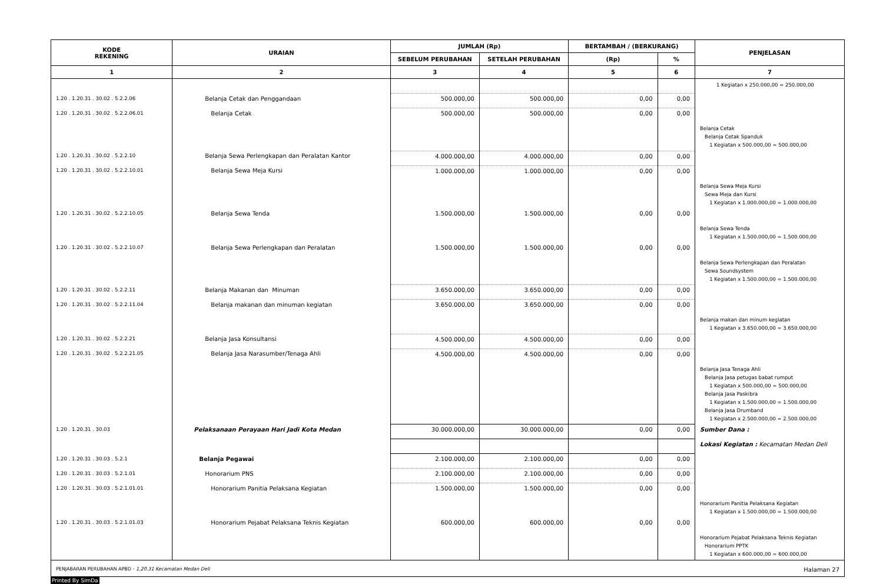| KODE REKENING | URAIAN | JUMLAH (Rp) | | BERTAMBAH / (BERKURANG) | | PENJELASAN |
| --- | --- | --- | --- | --- | --- | --- |
| | | SEBELUM PERUBAHAN | SETELAH PERUBAHAN | (Rp) | % | |
| 1 | 2 | 3 | 4 | 5 | 6 | 7 |
| | | | | | | 1 Kegiatan x 250.000,00 = 250.000,00 |
| 1.20 . 1.20.31 . 30.02 . 5.2.2.06 | Belanja Cetak dan Penggandaan | 500.000,00 | 500.000,00 | 0,00 | 0,00 | |
| 1.20 . 1.20.31 . 30.02 . 5.2.2.06.01 | Belanja Cetak | 500.000,00 | 500.000,00 | 0,00 | 0,00 | |
| | | | | | | Belanja Cetak Belanja Cetak Spanduk 1 Kegiatan x 500.000,00 = 500.000,00 |
| 1.20 . 1.20.31 . 30.02 . 5.2.2.10 | Belanja Sewa Perlengkapan dan Peralatan Kantor | 4.000.000,00 | 4.000.000,00 | 0,00 | 0,00 | |
| 1.20 . 1.20.31 . 30.02 . 5.2.2.10.01 | Belanja Sewa Meja Kursi | 1.000.000,00 | 1.000.000,00 | 0,00 | 0,00 | |
| | | | | | | Belanja Sewa Meja Kursi Sewa Meja dan Kursi 1 Kegiatan x 1.000.000,00 = 1.000.000,00 |
| 1.20 . 1.20.31 . 30.02 . 5.2.2.10.05 | Belanja Sewa Tenda | 1.500.000,00 | 1.500.000,00 | 0,00 | 0,00 | |
| | | | | | | Belanja Sewa Tenda 1 Kegiatan x 1.500.000,00 = 1.500.000,00 |
| 1.20 . 1.20.31 . 30.02 . 5.2.2.10.07 | Belanja Sewa Perlengkapan dan Peralatan | 1.500.000,00 | 1.500.000,00 | 0,00 | 0,00 | |
| | | | | | | Belanja Sewa Perlengkapan dan Peralatan Sewa Soundsystem 1 Kegiatan x 1.500.000,00 = 1.500.000,00 |
| 1.20 . 1.20.31 . 30.02 . 5.2.2.11 | Belanja Makanan dan Minuman | 3.650.000,00 | 3.650.000,00 | 0,00 | 0,00 | |
| 1.20 . 1.20.31 . 30.02 . 5.2.2.11.04 | Belanja makanan dan minuman kegiatan | 3.650.000,00 | 3.650.000,00 | 0,00 | 0,00 | |
| | | | | | | Belanja makan dan minum kegiatan 1 Kegiatan x 3.650.000,00 = 3.650.000,00 |
| 1.20 . 1.20.31 . 30.02 . 5.2.2.21 | Belanja Jasa Konsultansi | 4.500.000,00 | 4.500.000,00 | 0,00 | 0,00 | |
| 1.20 . 1.20.31 . 30.02 . 5.2.2.21.05 | Belanja Jasa Narasumber/Tenaga Ahli | 4.500.000,00 | 4.500.000,00 | 0,00 | 0,00 | |
| | | | | | | Belanja Jasa Tenaga Ahli Belanja Jasa petugas babat rumput 1 Kegiatan x 500.000,00 = 500.000,00 Belanja Jasa Paskibra 1 Kegiatan x 1.500.000,00 = 1.500.000,00 Belanja Jasa Drumband 1 Kegiatan x 2.500.000,00 = 2.500.000,00 |
| 1.20 . 1.20.31 . 30.03 | Pelaksanaan Perayaan Hari Jadi Kota Medan | 30.000.000,00 | 30.000.000,00 | 0,00 | 0,00 | Sumber Dana : |
| | | | | | | Lokasi Kegiatan : Kecamatan Medan Deli |
| 1.20 . 1.20.31 . 30.03 . 5.2.1 | Belanja Pegawai | 2.100.000,00 | 2.100.000,00 | 0,00 | 0,00 | |
| 1.20 . 1.20.31 . 30.03 . 5.2.1.01 | Honorarium PNS | 2.100.000,00 | 2.100.000,00 | 0,00 | 0,00 | |
| 1.20 . 1.20.31 . 30.03 . 5.2.1.01.01 | Honorarium Panitia Pelaksana Kegiatan | 1.500.000,00 | 1.500.000,00 | 0,00 | 0,00 | |
| | | | | | | Honorarium Panitia Pelaksana Kegiatan 1 Kegiatan x 1.500.000,00 = 1.500.000,00 |
| 1.20 . 1.20.31 . 30.03 . 5.2.1.01.03 | Honorarium Pejabat Pelaksana Teknis Kegiatan | 600.000,00 | 600.000,00 | 0,00 | 0,00 | |
| | | | | | | Honorarium Pejabat Pelaksana Teknis Kegiatan Honorarium PPTK 1 Kegiatan x 600.000,00 = 600.000,00 |
PENJABARAN PERUBAHAN APBD - 1.20.31 Kecamatan Medan Deli Halaman 27
Printed By SimDa